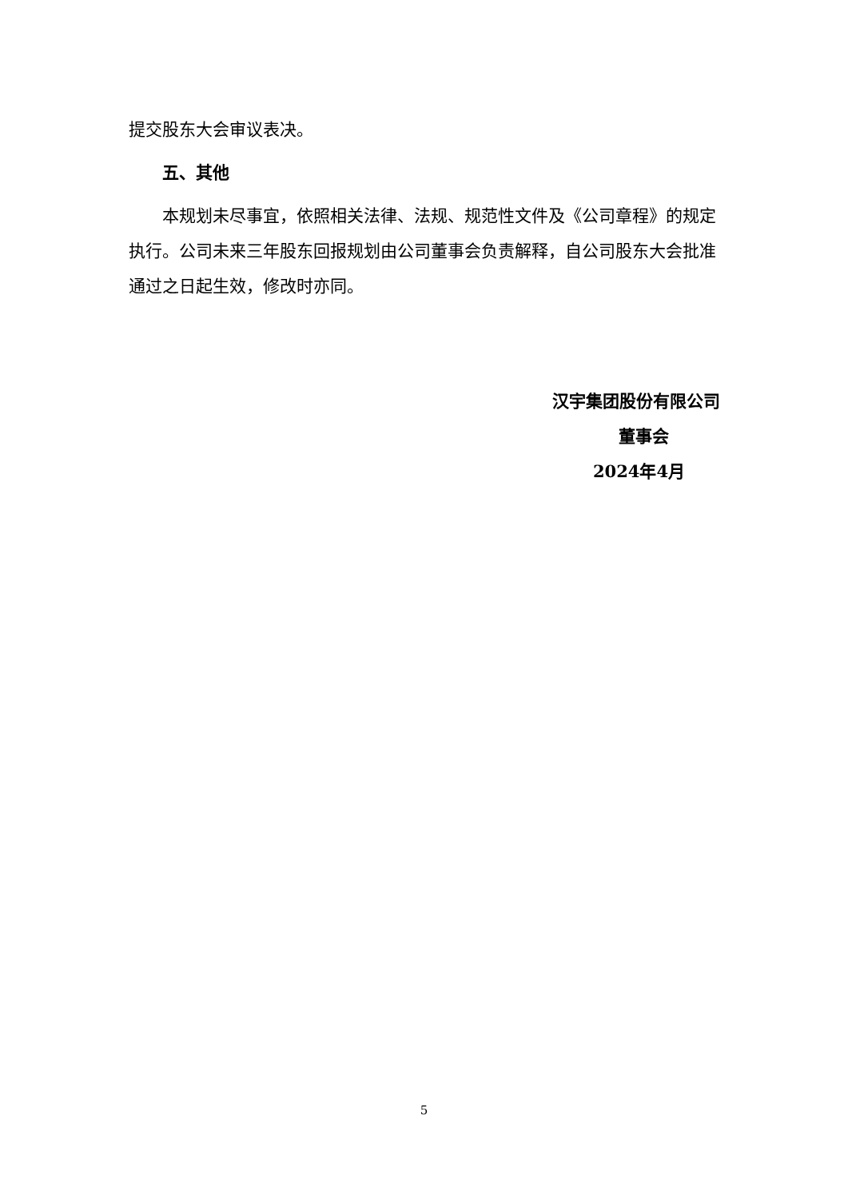提交股东大会审议表决。
五、其他
本规划未尽事宜，依照相关法律、法规、规范性文件及《公司章程》的规定执行。公司未来三年股东回报规划由公司董事会负责解释，自公司股东大会批准通过之日起生效，修改时亦同。
汉宇集团股份有限公司
董事会
2024年4月
5